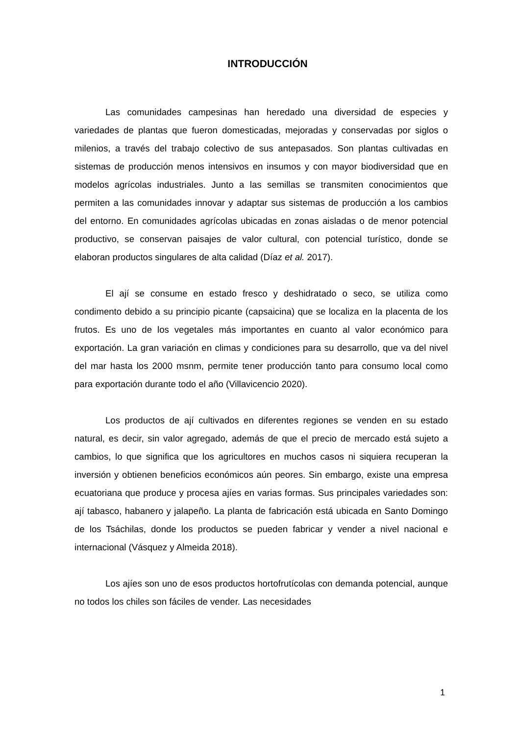INTRODUCCIÓN
Las comunidades campesinas han heredado una diversidad de especies y variedades de plantas que fueron domesticadas, mejoradas y conservadas por siglos o milenios, a través del trabajo colectivo de sus antepasados. Son plantas cultivadas en sistemas de producción menos intensivos en insumos y con mayor biodiversidad que en modelos agrícolas industriales. Junto a las semillas se transmiten conocimientos que permiten a las comunidades innovar y adaptar sus sistemas de producción a los cambios del entorno. En comunidades agrícolas ubicadas en zonas aisladas o de menor potencial productivo, se conservan paisajes de valor cultural, con potencial turístico, donde se elaboran productos singulares de alta calidad (Díaz et al. 2017).
El ají se consume en estado fresco y deshidratado o seco, se utiliza como condimento debido a su principio picante (capsaicina) que se localiza en la placenta de los frutos. Es uno de los vegetales más importantes en cuanto al valor económico para exportación. La gran variación en climas y condiciones para su desarrollo, que va del nivel del mar hasta los 2000 msnm, permite tener producción tanto para consumo local como para exportación durante todo el año (Villavicencio 2020).
Los productos de ají cultivados en diferentes regiones se venden en su estado natural, es decir, sin valor agregado, además de que el precio de mercado está sujeto a cambios, lo que significa que los agricultores en muchos casos ni siquiera recuperan la inversión y obtienen beneficios económicos aún peores. Sin embargo, existe una empresa ecuatoriana que produce y procesa ajíes en varias formas. Sus principales variedades son: ají tabasco, habanero y jalapeño. La planta de fabricación está ubicada en Santo Domingo de los Tsáchilas, donde los productos se pueden fabricar y vender a nivel nacional e internacional (Vásquez y Almeida 2018).
Los ajíes son uno de esos productos hortofrutícolas con demanda potencial, aunque no todos los chiles son fáciles de vender. Las necesidades
1